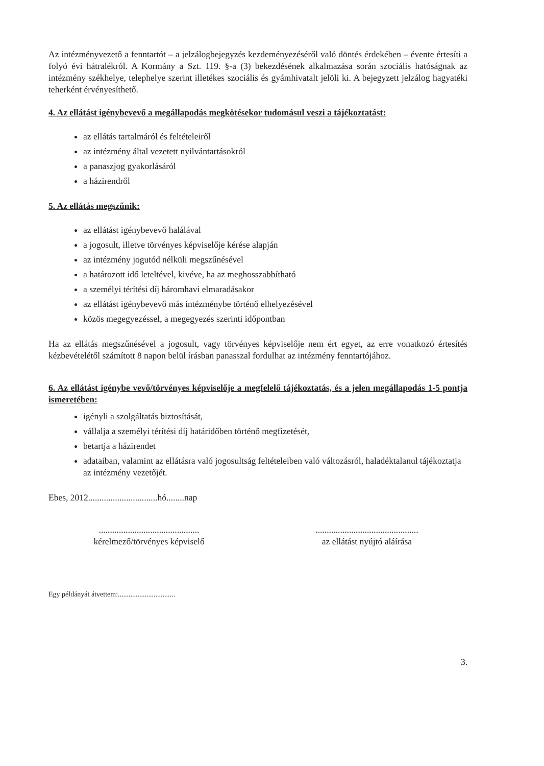Az intézményvezető a fenntartót – a jelzálogbejegyzés kezdeményezéséről való döntés érdekében – évente értesíti a folyó évi hátralékról. A Kormány a Szt. 119. §-a (3) bekezdésének alkalmazása során szociális hatóságnak az intézmény székhelye, telephelye szerint illetékes szociális és gyámhivatalt jelöli ki. A bejegyzett jelzálog hagyatéki teherként érvényesíthető.
4. Az ellátást igénybevevő a megállapodás megkötésekor tudomásul veszi a tájékoztatást:
az ellátás tartalmáról és feltételeiről
az intézmény által vezetett nyilvántartásokról
a panaszjog gyakorlásáról
a házirendről
5. Az ellátás megszűnik:
az ellátást igénybevevő halálával
a jogosult, illetve törvényes képviselője kérése alapján
az intézmény jogutód nélküli megszűnésével
a határozott idő leteltével, kivéve, ha az meghosszabbítható
a személyi térítési díj háromhavi elmaradásakor
az ellátást igénybevevő más intézménybe történő elhelyezésével
közös megegyezéssel, a megegyezés szerinti időpontban
Ha az ellátás megszűnésével a jogosult, vagy törvényes képviselője nem ért egyet, az erre vonatkozó értesítés kézbevételétől számított 8 napon belül írásban panasszal fordulhat az intézmény fenntartójához.
6. Az ellátást igénybe vevő/törvényes képviselője a megfelelő tájékoztatás, és a jelen megállapodás 1-5 pontja ismeretében:
igényli a szolgáltatás biztosítását,
vállalja a személyi térítési díj határidőben történő megfizetését,
betartja a házirendet
adataiban, valamint az ellátásra való jogosultság feltételeiben való változásról, haladéktalanul tájékoztatja az intézmény vezetőjét.
Ebes, 2012...............................hó........nap
.............................................
kérelmező/törvényes képviselő
..............................................
az ellátást nyújtó aláírása
Egy példányát átvettem:................................
3.